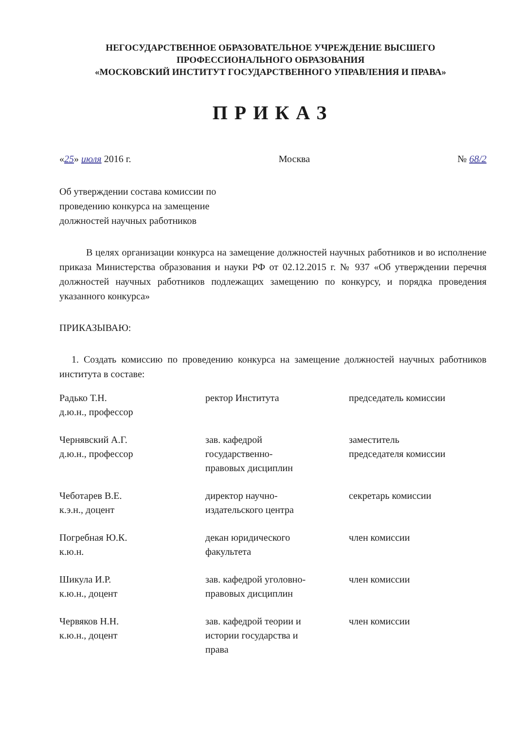НЕГОСУДАРСТВЕННОЕ ОБРАЗОВАТЕЛЬНОЕ УЧРЕЖДЕНИЕ ВЫСШЕГО
ПРОФЕССИОНАЛЬНОГО ОБРАЗОВАНИЯ
«МОСКОВСКИЙ ИНСТИТУТ ГОСУДАРСТВЕННОГО УПРАВЛЕНИЯ И ПРАВА»
ПРИКАЗ
«25» июля 2016 г. Москва № 68/2
Об утверждении состава комиссии по
проведению конкурса на замещение
должностей научных работников
В целях организации конкурса на замещение должностей научных работников и во исполнение приказа Министерства образования и науки РФ от 02.12.2015 г. № 937 «Об утверждении перечня должностей научных работников подлежащих замещению по конкурсу, и порядка проведения указанного конкурса»
ПРИКАЗЫВАЮ:
1. Создать комиссию по проведению конкурса на замещение должностей научных работников института в составе:
| Радько Т.Н. д.ю.н., профессор | ректор Института | председатель комиссии |
| Чернявский А.Г. д.ю.н., профессор | зав. кафедрой государственно- правовых дисциплин | заместитель председателя комиссии |
| Чеботарев В.Е. к.э.н., доцент | директор научно- издательского центра | секретарь комиссии |
| Погребная Ю.К. к.ю.н. | декан юридического факультета | член комиссии |
| Шикула И.Р. к.ю.н., доцент | зав. кафедрой уголовно- правовых дисциплин | член комиссии |
| Червяков Н.Н. к.ю.н., доцент | зав. кафедрой теории и истории государства и права | член комиссии |